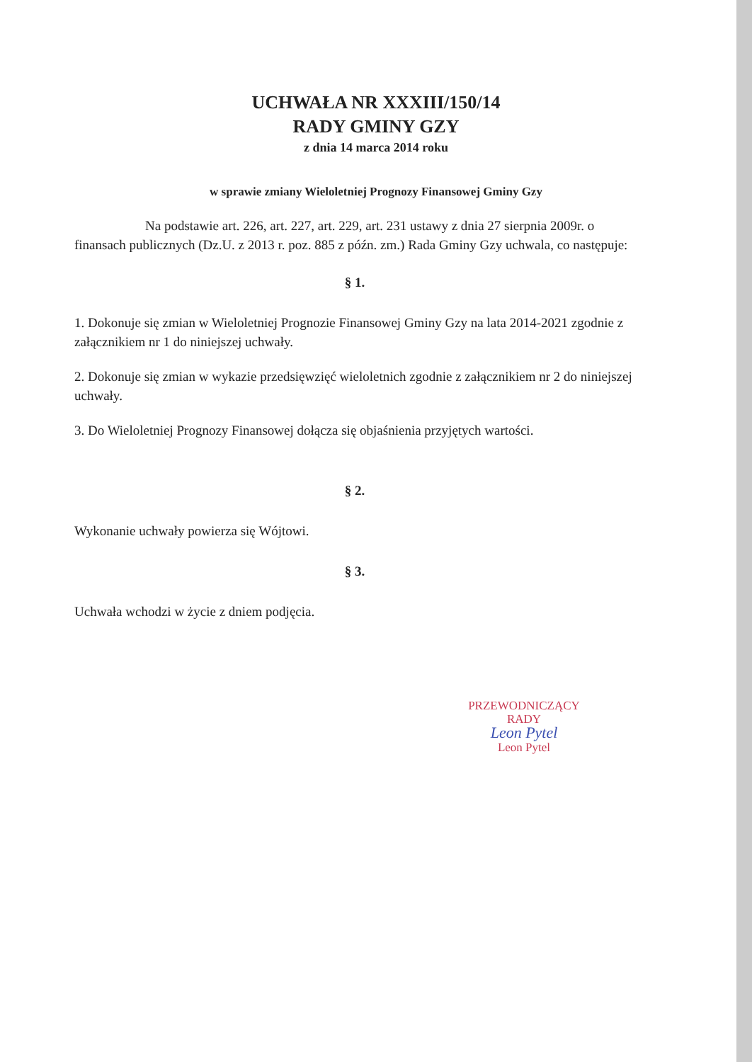UCHWAŁA NR XXXIII/150/14
RADY GMINY GZY
z dnia 14 marca 2014 roku
w sprawie zmiany Wieloletniej Prognozy Finansowej Gminy Gzy
Na podstawie art. 226, art. 227, art. 229, art. 231 ustawy z dnia 27 sierpnia 2009r. o finansach publicznych (Dz.U. z 2013 r. poz. 885 z późn. zm.) Rada Gminy Gzy uchwala, co następuje:
§ 1.
1. Dokonuje się zmian w Wieloletniej Prognozie Finansowej Gminy Gzy na lata 2014-2021 zgodnie z załącznikiem nr 1 do niniejszej uchwały.
2. Dokonuje się zmian w wykazie przedsięwzięć wieloletnich zgodnie z załącznikiem nr 2 do niniejszej uchwały.
3. Do Wieloletniej Prognozy Finansowej dołącza się objaśnienia przyjętych wartości.
§ 2.
Wykonanie uchwały powierza się Wójtowi.
§ 3.
Uchwała wchodzi w życie z dniem podjęcia.
PRZEWODNICZĄCY
RADY
Leon Pytel
Leon Pytel